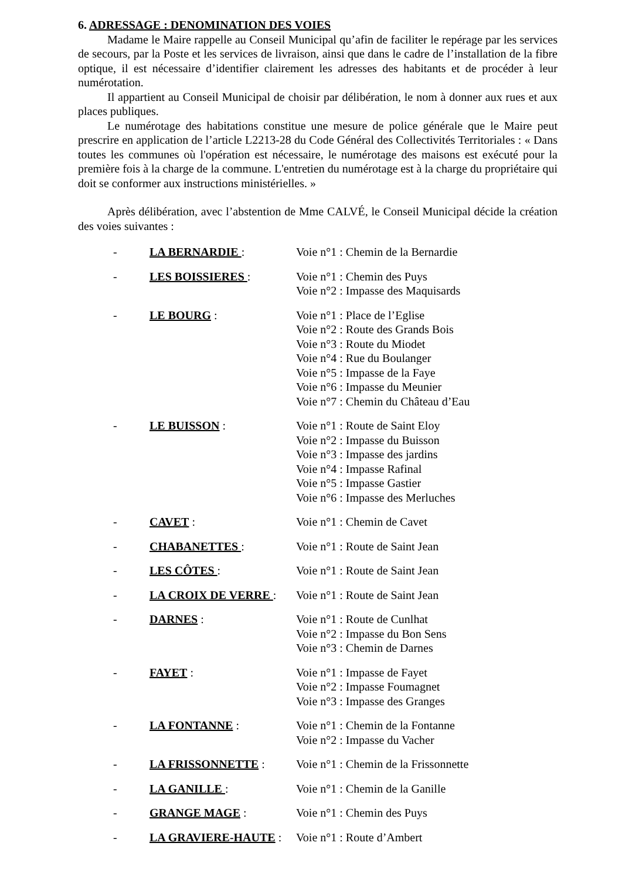6. ADRESSAGE : DENOMINATION DES VOIES
Madame le Maire rappelle au Conseil Municipal qu’afin de faciliter le repérage par les services de secours, par la Poste et les services de livraison, ainsi que dans le cadre de l’installation de la fibre optique, il est nécessaire d’identifier clairement les adresses des habitants et de procéder à leur numérotation.
Il appartient au Conseil Municipal de choisir par délibération, le nom à donner aux rues et aux places publiques.
Le numérotage des habitations constitue une mesure de police générale que le Maire peut prescrire en application de l’article L2213-28 du Code Général des Collectivités Territoriales : « Dans toutes les communes où l'opération est nécessaire, le numérotage des maisons est exécuté pour la première fois à la charge de la commune. L'entretien du numérotage est à la charge du propriétaire qui doit se conformer aux instructions ministérielles. »
Après délibération, avec l’abstention de Mme CALVÉ, le Conseil Municipal décide la création des voies suivantes :
| - | LA BERNARDIE : | Voie n°1 : Chemin de la Bernardie |
| - | LES BOISSIERES : | Voie n°1 : Chemin des Puys Voie n°2 : Impasse des Maquisards |
| - | LE BOURG : | Voie n°1 : Place de l’Eglise Voie n°2 : Route des Grands Bois Voie n°3 : Route du Miodet Voie n°4 : Rue du Boulanger Voie n°5 : Impasse de la Faye Voie n°6 : Impasse du Meunier Voie n°7 : Chemin du Château d’Eau |
| - | LE BUISSON : | Voie n°1 : Route de Saint Eloy Voie n°2 : Impasse du Buisson Voie n°3 : Impasse des jardins Voie n°4 : Impasse Rafinal Voie n°5 : Impasse Gastier Voie n°6 : Impasse des Merluches |
| - | CAVET : | Voie n°1 : Chemin de Cavet |
| - | CHABANETTES : | Voie n°1 : Route de Saint Jean |
| - | LES CÔTES : | Voie n°1 : Route de Saint Jean |
| - | LA CROIX DE VERRE : | Voie n°1 : Route de Saint Jean |
| - | DARNES : | Voie n°1 : Route de Cunlhat Voie n°2 : Impasse du Bon Sens Voie n°3 : Chemin de Darnes |
| - | FAYET : | Voie n°1 : Impasse de Fayet Voie n°2 : Impasse Foumagnet Voie n°3 : Impasse des Granges |
| - | LA FONTANNE : | Voie n°1 : Chemin de la Fontanne Voie n°2 : Impasse du Vacher |
| - | LA FRISSONNETTE : | Voie n°1 : Chemin de la Frissonnette |
| - | LA GANILLE : | Voie n°1 : Chemin de la Ganille |
| - | GRANGE MAGE : | Voie n°1 : Chemin des Puys |
| - | LA GRAVIERE-HAUTE : | Voie n°1 : Route d’Ambert |